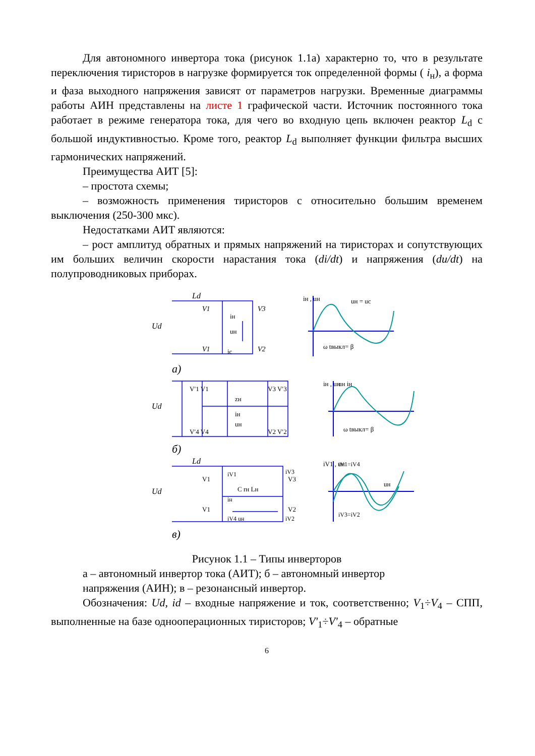Для автономного инвертора тока (рисунок 1.1а) характерно то, что в результате переключения тиристоров в нагрузке формируется ток определенной формы ( i<sub>н</sub>), а форма и фаза выходного напряжения зависят от параметров нагрузки. Временные диаграммы работы АИН представлены на листе 1 графической части. Источник постоянного тока работает в режиме генератора тока, для чего во входную цепь включен реактор L<sub>d</sub> с большой индуктивностью. Кроме того, реактор L<sub>d</sub> выполняет функции фильтра высших гармонических напряжений.
Преимущества АИТ [5]:
– простота схемы;
– возможность применения тиристоров с относительно большим временем выключения (250-300 мкс).
Недостатками АИТ являются:
– рост амплитуд обратных и прямых напряжений на тиристорах и сопутствующих им больших величин скорости нарастания тока (di/dt) и напряжения (du/dt) на полупроводниковых приборах.
Ud
Ld
V1
V3
V1
V2
iн
uн
ic
iн , uн
uн = uc
ω tвыкл= β
а)
Ud
zн
iн
uн
V′1 V1
V3 V′3
V′4 V4
V2 V′2
iн , uн
uн iн
ω tвыкл= β
б)
Ud
Ld
V1
V3
V1
V2
C rн Lн
iV1
iV3
iн
iV4 uн
iV2
iV1 , uн
iV1=iV4
uн
iV3=iV2
в)
Рисунок 1.1 – Типы инверторов
а – автономный инвертор тока (АИТ); б – автономный инвертор напряжения (АИН); в – резонансный инвертор.
Обозначения: Ud, id – входные напряжение и ток, соответственно; V<sub>1</sub>÷V<sub>4</sub> – СПП, выполненные на базе однооперационных тиристоров; V′<sub>1</sub>÷V′<sub>4</sub> – обратные
6